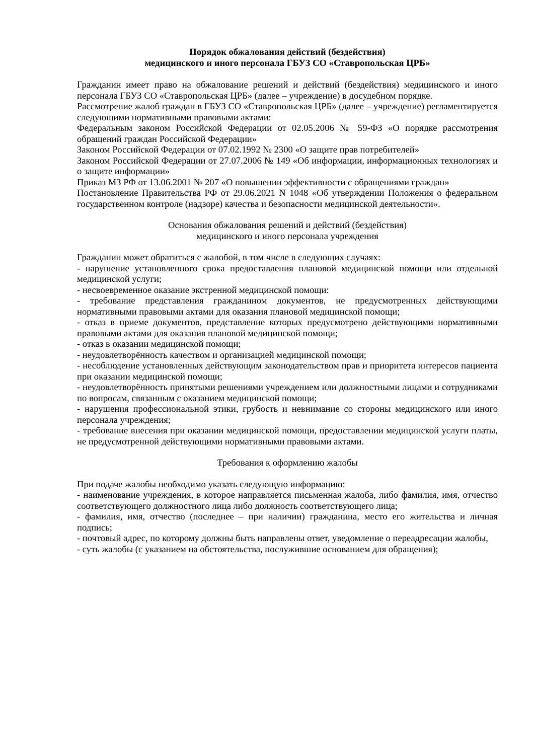Порядок обжалования действий (бездействия)
медицинского и иного персонала ГБУЗ СО «Ставропольская ЦРБ»
Гражданин имеет право на обжалование решений и действий (бездействия) медицинского и иного персонала ГБУЗ СО «Ставропольская ЦРБ» (далее – учреждение) в досудебном порядке.
Рассмотрение жалоб граждан в ГБУЗ СО «Ставропольская ЦРБ» (далее – учреждение) регламентируется следующими нормативными правовыми актами:
Федеральным законом Российской Федерации от 02.05.2006 № 59-ФЗ «О порядке рассмотрения обращений граждан Российской Федерации»
Законом Российской Федерации от 07.02.1992 № 2300 «О защите прав потребителей»
Законом Российской Федерации от 27.07.2006 № 149 «Об информации, информационных технологиях и о защите информации»
Приказ МЗ РФ от 13.06.2001 № 207 «О повышении эффективности с обращениями граждан»
Постановление Правительства РФ от 29.06.2021 N 1048 «Об утверждении Положения о федеральном государственном контроле (надзоре) качества и безопасности медицинской деятельности».
Основания обжалования решений и действий (бездействия)
медицинского и иного персонала учреждения
Гражданин может обратиться с жалобой, в том числе в следующих случаях:
- нарушение установленного срока предоставления плановой медицинской помощи или отдельной медицинской услуги;
- несвоевременное оказание экстренной медицинской помощи:
- требование представления гражданином документов, не предусмотренных действующими нормативными правовыми актами для оказания плановой медицинской помощи;
- отказ в приеме документов, представление которых предусмотрено действующими нормативными правовыми актами для оказания плановой медицинской помощи;
- отказ в оказании медицинской помощи;
- неудовлетворённость качеством и организацией медицинской помощи;
- несоблюдение установленных действующим законодательством прав и приоритета интересов пациента при оказании медицинской помощи;
- неудовлетворённость принятыми решениями учреждением или должностными лицами и сотрудниками по вопросам, связанным с оказанием медицинской помощи;
- нарушения профессиональной этики, грубость и невнимание со стороны медицинского или иного персонала учреждения;
- требование внесения при оказании медицинской помощи, предоставлении медицинской услуги платы, не предусмотренной действующими нормативными правовыми актами.
Требования к оформлению жалобы
При подаче жалобы необходимо указать следующую информацию:
- наименование учреждения, в которое направляется письменная жалоба, либо фамилия, имя, отчество соответствующего должностного лица либо должность соответствующего лица;
- фамилия, имя, отчество (последнее – при наличии) гражданина, место его жительства и личная подпись;
- почтовый адрес, по которому должны быть направлены ответ, уведомление о переадресации жалобы,
- суть жалобы (с указанием на обстоятельства, послужившие основанием для обращения);